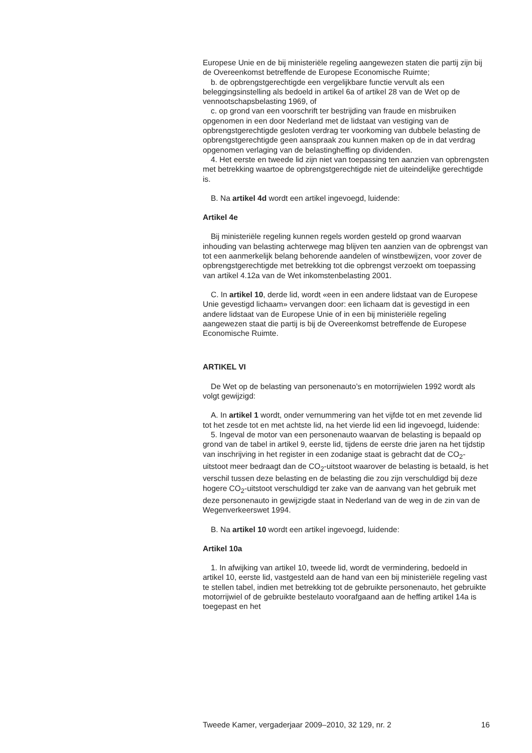Europese Unie en de bij ministeriële regeling aangewezen staten die partij zijn bij de Overeenkomst betreffende de Europese Economische Ruimte;
b. de opbrengstgerechtigde een vergelijkbare functie vervult als een beleggingsinstelling als bedoeld in artikel 6a of artikel 28 van de Wet op de vennootschapsbelasting 1969, of
c. op grond van een voorschrift ter bestrijding van fraude en misbruiken opgenomen in een door Nederland met de lidstaat van vestiging van de opbrengstgerechtigde gesloten verdrag ter voorkoming van dubbele belasting de opbrengstgerechtigde geen aanspraak zou kunnen maken op de in dat verdrag opgenomen verlaging van de belastingheffing op dividenden.
4. Het eerste en tweede lid zijn niet van toepassing ten aanzien van opbrengsten met betrekking waartoe de opbrengstgerechtigde niet de uiteindelijke gerechtigde is.
B. Na artikel 4d wordt een artikel ingevoegd, luidende:
Artikel 4e
Bij ministeriële regeling kunnen regels worden gesteld op grond waarvan inhouding van belasting achterwege mag blijven ten aanzien van de opbrengst van tot een aanmerkelijk belang behorende aandelen of winstbewijzen, voor zover de opbrengstgerechtigde met betrekking tot die opbrengst verzoekt om toepassing van artikel 4.12a van de Wet inkomstenbelasting 2001.
C. In artikel 10, derde lid, wordt «een in een andere lidstaat van de Europese Unie gevestigd lichaam» vervangen door: een lichaam dat is gevestigd in een andere lidstaat van de Europese Unie of in een bij ministeriële regeling aangewezen staat die partij is bij de Overeenkomst betreffende de Europese Economische Ruimte.
ARTIKEL VI
De Wet op de belasting van personenauto’s en motorrijwielen 1992 wordt als volgt gewijzigd:
A. In artikel 1 wordt, onder vernummering van het vijfde tot en met zevende lid tot het zesde tot en met achtste lid, na het vierde lid een lid ingevoegd, luidende:
5. Ingeval de motor van een personenauto waarvan de belasting is bepaald op grond van de tabel in artikel 9, eerste lid, tijdens de eerste drie jaren na het tijdstip van inschrijving in het register in een zodanige staat is gebracht dat de CO<sub>2</sub>-uitstoot meer bedraagt dan de CO<sub>2</sub>-uitstoot waarover de belasting is betaald, is het verschil tussen deze belasting en de belasting die zou zijn verschuldigd bij deze hogere CO<sub>2</sub>-uitstoot verschuldigd ter zake van de aanvang van het gebruik met deze personenauto in gewijzigde staat in Nederland van de weg in de zin van de Wegenverkeerswet 1994.
B. Na artikel 10 wordt een artikel ingevoegd, luidende:
Artikel 10a
1. In afwijking van artikel 10, tweede lid, wordt de vermindering, bedoeld in artikel 10, eerste lid, vastgesteld aan de hand van een bij ministeriële regeling vast te stellen tabel, indien met betrekking tot de gebruikte personenauto, het gebruikte motorrijwiel of de gebruikte bestelauto voorafgaand aan de heffing artikel 14a is toegepast en het
Tweede Kamer, vergaderjaar 2009–2010, 32 129, nr. 2 16